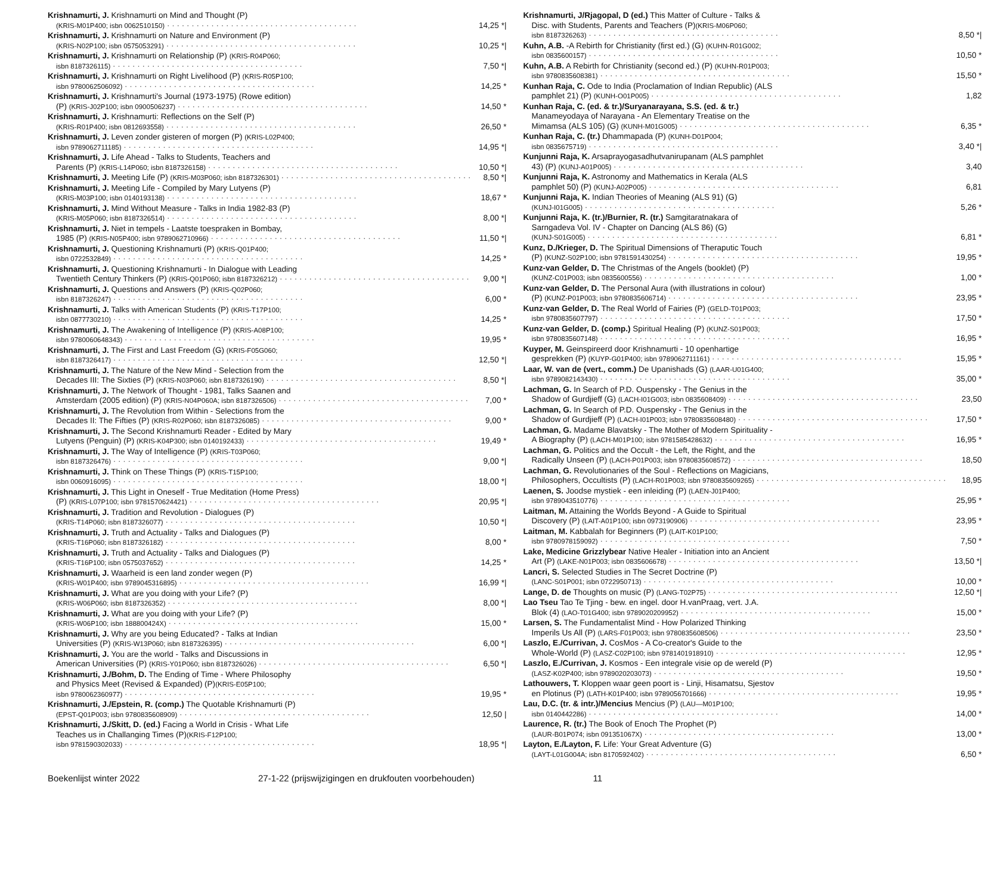Krishnamurti, J. Krishnamurti on Mind and Thought (P)
(KRIS-M01P400; isbn 0062510150) 14,25 *|
Krishnamurti, J. Krishnamurti on Nature and Environment (P)
(KRIS-N02P100; isbn 0575053291) 10,25 *|
Krishnamurti, J. Krishnamurti on Relationship (P) (KRIS-R04P060;
isbn 8187326115) 7,50 *|
Krishnamurti, J. Krishnamurti on Right Livelihood (P) (KRIS-R05P100;
isbn 9780062506092) 14,25 *
Krishnamurti, J. Krishnamurti's Journal (1973-1975) (Rowe edition)
(P) (KRIS-J02P100; isbn 0900506237) 14,50 *
Krishnamurti, J. Krishnamurti: Reflections on the Self (P)
(KRIS-R01P400; isbn 0812693558) 26,50 *
Krishnamurti, J. Leven zonder gisteren of morgen (P) (KRIS-L02P400;
isbn 9789062711185) 14,95 *|
Krishnamurti, J. Life Ahead - Talks to Students, Teachers and
Parents (P) (KRIS-L14P060; isbn 8187326158) 10,50 *|
Krishnamurti, J. Meeting Life (P) (KRIS-M03P060; isbn 8187326301) 8,50 *|
Krishnamurti, J. Meeting Life - Compiled by Mary Lutyens (P)
(KRIS-M03P100; isbn 0140193138) 18,67 *
Krishnamurti, J. Mind Without Measure - Talks in India 1982-83 (P)
(KRIS-M05P060; isbn 8187326514) 8,00 *|
Krishnamurti, J. Niet in tempels - Laatste toespraken in Bombay,
1985 (P) (KRIS-N05P400; isbn 9789062710966) 11,50 *|
Krishnamurti, J. Questioning Krishnamurti (P) (KRIS-Q01P400;
isbn 0722532849) 14,25 *
Krishnamurti, J. Questioning Krishnamurti - In Dialogue with Leading
Twentieth Century Thinkers (P) (KRIS-Q01P060; isbn 8187326212) 9,00 *|
Krishnamurti, J. Questions and Answers (P) (KRIS-Q02P060;
isbn 8187326247) 6,00 *
Krishnamurti, J. Talks with American Students (P) (KRIS-T17P100;
isbn 0877730210) 14,25 *
Krishnamurti, J. The Awakening of Intelligence (P) (KRIS-A08P100;
isbn 9780060648343) 19,95 *
Krishnamurti, J. The First and Last Freedom (G) (KRIS-F05G060;
isbn 8187326417) 12,50 *|
Krishnamurti, J. The Nature of the New Mind - Selection from the
Decades III: The Sixties (P) (KRIS-N03P060; isbn 8187326190) 8,50 *|
Krishnamurti, J. The Network of Thought - 1981, Talks Saanen and
Amsterdam (2005 edition) (P) (KRIS-N04P060A; isbn 8187326506) 7,00 *
Krishnamurti, J. The Revolution from Within - Selections from the
Decades II: The Fifties (P) (KRIS-R02P060; isbn 8187326085) 9,00 *
Krishnamurti, J. The Second Krishnamurti Reader - Edited by Mary
Lutyens (Penguin) (P) (KRIS-K04P300; isbn 0140192433) 19,49 *
Krishnamurti, J. The Way of Intelligence (P) (KRIS-T03P060;
isbn 8187326476) 9,00 *|
Krishnamurti, J. Think on These Things (P) (KRIS-T15P100;
isbn 0060916095) 18,00 *|
Krishnamurti, J. This Light in Oneself - True Meditation (Home Press)
(P) (KRIS-L07P100; isbn 9781570624421) 20,95 *|
Krishnamurti, J. Tradition and Revolution - Dialogues (P)
(KRIS-T14P060; isbn 8187326077) 10,50 *|
Krishnamurti, J. Truth and Actuality - Talks and Dialogues (P)
(KRIS-T16P060; isbn 8187326182) 8,00 *
Krishnamurti, J. Truth and Actuality - Talks and Dialogues (P)
(KRIS-T16P100; isbn 0575037652) 14,25 *
Krishnamurti, J. Waarheid is een land zonder wegen (P)
(KRIS-W01P400; isbn 9789045316895) 16,99 *|
Krishnamurti, J. What are you doing with your Life? (P)
(KRIS-W06P060; isbn 8187326352) 8,00 *|
Krishnamurti, J. What are you doing with your Life? (P)
(KRIS-W06P100; isbn 188800424X) 15,00 *
Krishnamurti, J. Why are you being Educated? - Talks at Indian
Universities (P) (KRIS-W13P060; isbn 8187326395) 6,00 *|
Krishnamurti, J. You are the world - Talks and Discussions in
American Universities (P) (KRIS-Y01P060; isbn 8187326026) 6,50 *|
Krishnamurti, J./Bohm, D. The Ending of Time - Where Philosophy
and Physics Meet (Revised & Expanded) (P) (KRIS-E05P100;
isbn 9780062360977) 19,95 *
Krishnamurti, J./Epstein, R. (comp.) The Quotable Krishnamurti (P)
(EPST-Q01P003; isbn 9780835608909) 12,50 |
Krishnamurti, J./Skitt, D. (ed.) Facing a World in Crisis - What Life
Teaches us in Challanging Times (P) (KRIS-F12P100;
isbn 9781590302033) 18,95 *|
Krishnamurti, J/Rjagopal, D (ed.) This Matter of Culture - Talks &
Disc. with Students, Parents and Teachers (P) (KRIS-M06P060;
isbn 8187326263) 8,50 *|
Kuhn, A.B. -A Rebirth for Christianity (first ed.) (G) (KUHN-R01G002;
isbn 0835600157) 10,50 *
Kuhn, A.B. A Rebirth for Christianity (second ed.) (P) (KUHN-R01P003;
isbn 9780835608381) 15,50 *
Kunhan Raja, C. Ode to India (Proclamation of Indian Republic) (ALS
pamphlet 21) (P) (KUNH-O01P005) 1,82
Kunhan Raja, C. (ed. & tr.)/Suryanarayana, S.S. (ed. & tr.)
Manameyodaya of Narayana - An Elementary Treatise on the
Mimamsa (ALS 105) (G) (KUNH-M01G005) 6,35 *
Kunhan Raja, C. (tr.) Dhammapada (P) (KUNH-D01P004;
isbn 0835675719) 3,40 *|
Kunjunni Raja, K. Arsaprayogasadhutvanirupanam (ALS pamphlet
43) (P) (KUNJ-A01P005) 3,40
Kunjunni Raja, K. Astronomy and Mathematics in Kerala (ALS
pamphlet 50) (P) (KUNJ-A02P005) 6,81
Kunjunni Raja, K. Indian Theories of Meaning (ALS 91) (G)
(KUNJ-I01G005) 5,26 *
Kunjunni Raja, K. (tr.)/Burnier, R. (tr.) Samgitaratnakara of
Sarngadeva Vol. IV - Chapter on Dancing (ALS 86) (G)
(KUNJ-S01G005) 6,81 *
Kunz, D./Krieger, D. The Spiritual Dimensions of Theraputic Touch
(P) (KUNZ-S02P100; isbn 9781591430254) 19,95 *
Kunz-van Gelder, D. The Christmas of the Angels (booklet) (P)
(KUNZ-C01P003; isbn 0835600556) 1,00 *
Kunz-van Gelder, D. The Personal Aura (with illustrations in colour)
(P) (KUNZ-P01P003; isbn 9780835606714) 23,95 *
Kunz-van Gelder, D. The Real World of Fairies (P) (GELD-T01P003;
isbn 9780835607797) 17,50 *
Kunz-van Gelder, D. (comp.) Spiritual Healing (P) (KUNZ-S01P003;
isbn 9780835607148) 16,95 *
Kuyper, M. Geinspireerd door Krishnamurti - 10 openhartige
gesprekken (P) (KUYP-G01P400; isbn 9789062711161) 15,95 *
Laar, W. van de (vert., comm.) De Upanishads (G) (LAAR-U01G400;
isbn 9789082143430) 35,00 *
Lachman, G. In Search of P.D. Ouspensky - The Genius in the
Shadow of Gurdjieff (G) (LACH-I01G003; isbn 0835608409) 23,50
Lachman, G. In Search of P.D. Ouspensky - The Genius in the
Shadow of Gurdjieff (P) (LACH-I01P003; isbn 9780835608480) 17,50 *
Lachman, G. Madame Blavatsky - The Mother of Modern Spirituality -
A Biography (P) (LACH-M01P100; isbn 9781585428632) 16,95 *
Lachman, G. Politics and the Occult - the Left, the Right, and the
Radically Unseen (P) (LACH-P01P003; isbn 9780835608572) 18,50
Lachman, G. Revolutionaries of the Soul - Reflections on Magicians,
Philosophers, Occultists (P) (LACH-R01P003; isbn 9780835609265) 18,95
Laenen, S. Joodse mystiek - een inleiding (P) (LAEN-J01P400;
isbn 9789043510776) 25,95 *
Laitman, M. Attaining the Worlds Beyond - A Guide to Spiritual
Discovery (P) (LAIT-A01P100; isbn 0973190906) 23,95 *
Laitman, M. Kabbalah for Beginners (P) (LAIT-K01P100;
isbn 9780978159092) 7,50 *
Lake, Medicine Grizzlybear Native Healer - Initiation into an Ancient
Art (P) (LAKE-N01P003; isbn 0835606678) 13,50 *|
Lancri, S. Selected Studies in The Secret Doctrine (P)
(LANC-S01P001; isbn 0722950713) 10,00 *
Lange, D. de Thoughts on music (P) (LANG-T02P75) 12,50 *|
Lao Tseu Tao Te Tjing - bew. en ingel. door H.vanPraag, vert. J.A.
Blok (4) (LAO-T01G400; isbn 9789020209952) 15,00 *
Larsen, S. The Fundamentalist Mind - How Polarized Thinking
Imperils Us All (P) (LARS-F01P003; isbn 9780835608506) 23,50 *
Laszlo, E./Currivan, J. CosMos - A Co-creator's Guide to the
Whole-World (P) (LASZ-C02P100; isbn 9781401918910) 12,95 *
Laszlo, E./Currivan, J. Kosmos - Een integrale visie op de wereld (P)
(LASZ-K02P400; isbn 9789020203073) 19,50 *
Lathouwers, T. Kloppen waar geen poort is - Linji, Hisamatsu, Sjestov
en Plotinus (P) (LATH-K01P400; isbn 9789056701666) 19,95 *
Lau, D.C. (tr. & intr.)/Mencius Mencius (P) (LAU—M01P100;
isbn 0140442286) 14,00 *
Laurence, R. (tr.) The Book of Enoch The Prophet (P)
(LAUR-B01P074; isbn 091351067X) 13,00 *
Layton, E./Layton, F. Life: Your Great Adventure (G)
(LAYT-L01G004A; isbn 8170592402) 6,50 *
Boekenlijst winter 2022 27-1-22 (prijswijzigingen en drukfouten voorbehouden) 11